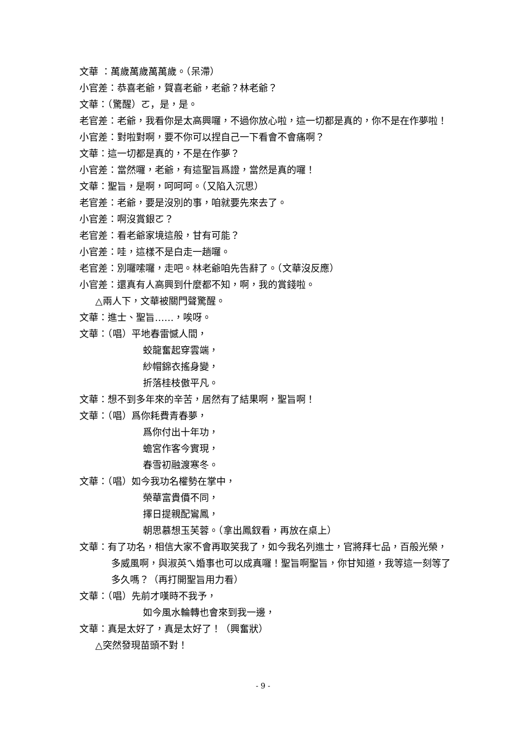文華 ：萬歲萬歲萬萬歲。（呆滯）
小官差：恭喜老爺，賀喜老爺，老爺？林老爺？
文華：（驚醒）ㄛ，是，是。
老官差：老爺，我看你是太高興囉，不過你放心啦，這一切都是真的，你不是在作夢啦！
小官差：對啦對啊，要不你可以捏自己一下看會不會痛啊？
文華：這一切都是真的，不是在作夢？
小官差：當然囉，老爺，有這聖旨爲證，當然是真的囉！
文華：聖旨，是啊，呵呵呵。（又陷入沉思）
老官差：老爺，要是沒別的事，咱就要先來去了。
小官差：啊沒賞銀ㄛ？
老官差：看老爺家境這般，甘有可能？
小官差：哇，這樣不是白走一趟囉。
老官差：別囉嗦囉，走吧。林老爺咱先告辭了。（文華沒反應）
小官差：還真有人高興到什麼都不知，啊，我的賞錢啦。
△兩人下，文華被關門聲驚醒。
文華：進士、聖旨……，唉呀。
文華：（唱）平地春雷憾人間，
蛟龍奮起穿雲端，
紗帽錦衣搖身變，
折落桂枝傲平凡。
文華：想不到多年來的辛苦，居然有了結果啊，聖旨啊！
文華：（唱）爲你耗費青春夢，
爲你付出十年功，
蟾宮作客今實現，
春雪初融渡寒冬。
文華：（唱）如今我功名權勢在掌中，
榮華富貴價不同，
擇日提親配鸞鳳，
朝思慕想玉芙蓉。（拿出鳳釵看，再放在桌上）
文華：有了功名，相信大家不會再取笑我了，如今我名列進士，官將拜七品，百般光榮，多威風啊，與淑英ㄟ婚事也可以成真囉！聖旨啊聖旨，你甘知道，我等這一刻等了多久嗎？（再打開聖旨用力看）
文華：（唱）先前才嘆時不我予，
如今風水輪轉也會來到我一邊，
文華：真是太好了，真是太好了！（興奮狀）
△突然發現苗頭不對！
- 9 -